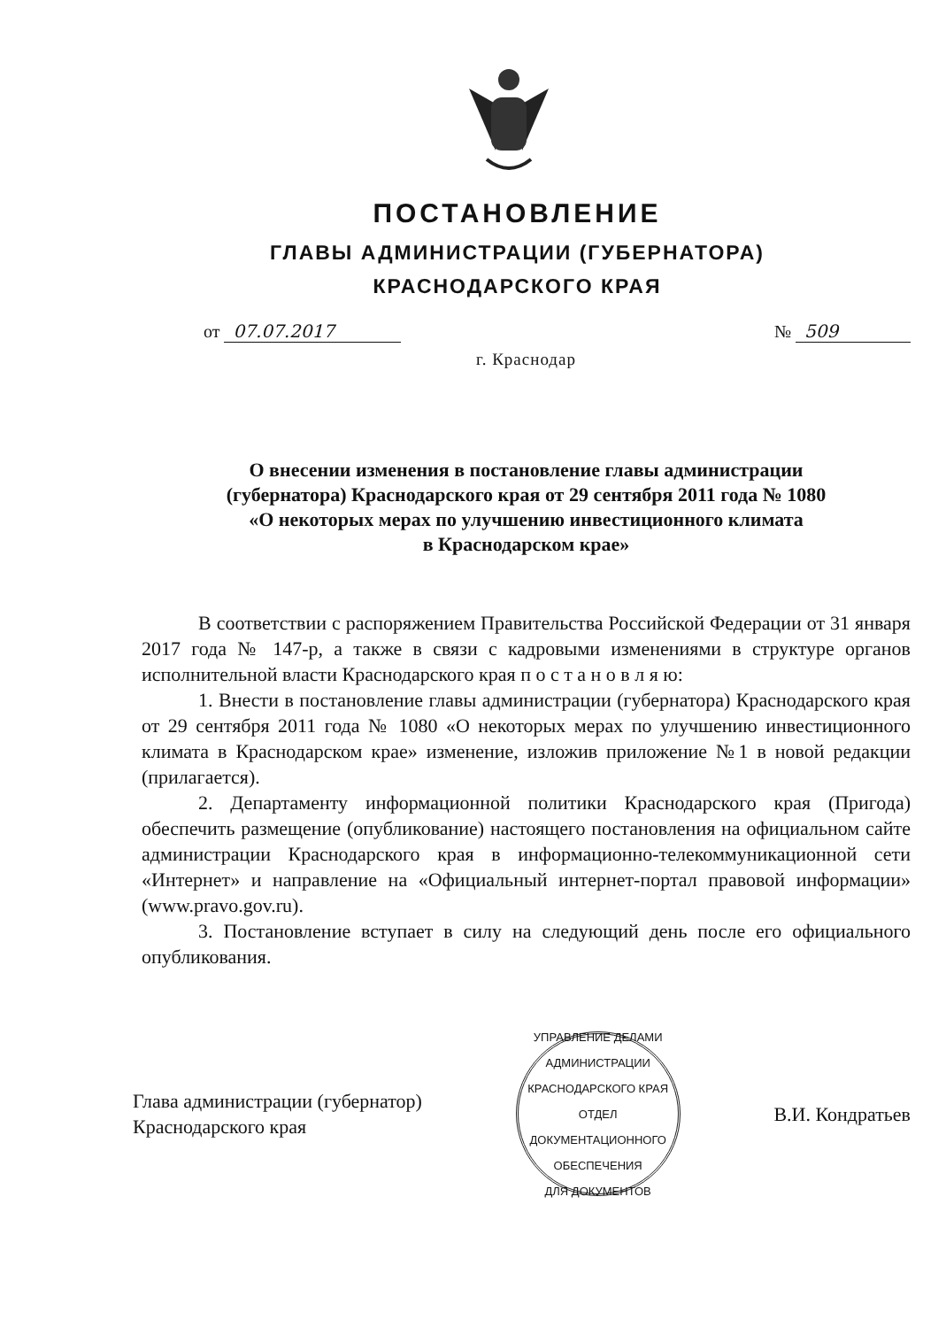ПОСТАНОВЛЕНИЕ
ГЛАВЫ АДМИНИСТРАЦИИ (ГУБЕРНАТОРА)
КРАСНОДАРСКОГО КРАЯ
от 07.07.2017 № 509
г. Краснодар
О внесении изменения в постановление главы администрации
(губернатора) Краснодарского края от 29 сентября 2011 года № 1080
«О некоторых мерах по улучшению инвестиционного климата
в Краснодарском крае»
В соответствии с распоряжением Правительства Российской Федерации от 31 января 2017 года № 147-р, а также в связи с кадровыми изменениями в структуре органов исполнительной власти Краснодарского края п о с т а н о в л я ю:
1. Внести в постановление главы администрации (губернатора) Краснодарского края от 29 сентября 2011 года № 1080 «О некоторых мерах по улучшению инвестиционного климата в Краснодарском крае» изменение, изложив приложение №1 в новой редакции (прилагается).
2. Департаменту информационной политики Краснодарского края (Пригода) обеспечить размещение (опубликование) настоящего постановления на официальном сайте администрации Краснодарского края в информационно-телекоммуникационной сети «Интернет» и направление на «Официальный интернет-портал правовой информации» (www.pravo.gov.ru).
3. Постановление вступает в силу на следующий день после его официального опубликования.
Глава администрации (губернатор)
Краснодарского края
УПРАВЛЕНИЕ ДЕЛАМИ АДМИНИСТРАЦИИ КРАСНОДАРСКОГО КРАЯ
ОТДЕЛ
ДОКУМЕНТАЦИОННОГО
ОБЕСПЕЧЕНИЯ
ДЛЯ ДОКУМЕНТОВ
В.И. Кондратьев